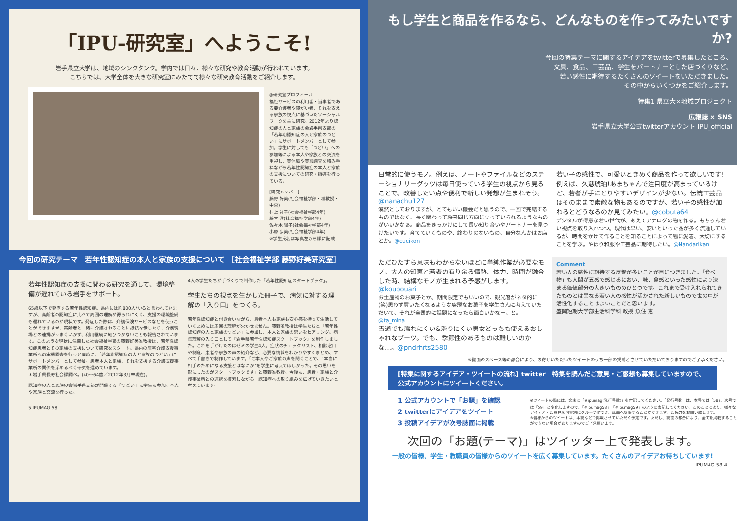「IPU-研究室」へようこそ!
岩手県立大学は、地域のシンクタンク。学内では日々、様々な研究や教育活動が行われています。
こちらでは、大学全体を大きな研究室にみたてて様々な研究教育活動をご紹介します。
◎研究室プロフィール
福祉サービスの利用者・当事者である要介護者や障がい者、それを支える家族の視点に基づいたソーシャルワークを主に研究。2012年より認知症の人と家族の会岩手県支部の「若年期認知症の人と家族のつどい」にサポートメンバーとして参加。学生に対しても「つどい」への参加等による本人や家族との交流を重視し、実体験や実態調査を積み重ねながら若年性認知症の本人と家族の支援についての研究・指導を行っている。
[研究メンバー]
藤野 好美(社会福祉学部・准教授・中央)
村上 祥子(社会福祉学部4年)
藤本 澪(社会福祉学部4年)
佐々木 陽子(社会福祉学部4年)
小原 歩美(社会福祉学部4年)
※学生氏名は写真左から順に記載
今回の研究テーマ　若年性認知症の本人と家族の支援について ［社会福祉学部 藤野好美研究室］
若年性認知症の支援に関わる研究を通して、環境整備が遅れている岩手をサポート。
65歳以下で発症する若年性認知症。県内には約800人*いると言われていますが、高齢者の認知症に比べて周囲の理解が得られにくく、支援の環境整備も遅れているのが現状です。発症した際は、介護保険サービスなどを使うことができますが、高齢者と一緒に介護されることに抵抗を示したり、介護現場との連携がうまくいかず、利用継続に結びつかないことも報告されています。このような現状に注目した社会福祉学部の藤野好美准教授は、若年性認知症患者とその家族の支援について研究をスタート。県内の居宅介護支援事業所への実態調査を行うと同時に、「若年期認知症の人と家族のつどい」にサポートメンバーとして参加。患者本人と家族、それを支援する介護支援事業所の関係を深めるべく研究を進めています。
＊岩手県長寿社会課調べ。(40〜64歳／2012年3月末現在)。
認知症の人と家族の会岩手県支部が開催する「つどい」に学生も参加。本人や家族と交流を行った。
4人の学生たちが手づくりで制作した「若年性認知症スタートブック」。
学生たちの視点を生かした冊子で、病気に対する理解の「入り口」をつくる。
若年性認知症と付き合いながら、患者本人も家族も安心感を持って生活していくためには周囲の理解が欠かせません。藤野准教授は学生たちと「若年性認知症の人と家族のつどい」に参加し、本人と家族の思いをヒアリング。病気理解の入り口として『岩手県若年性認知症スタートブック』を制作しました。これを手がけたのはゼミの学生4人。症状のチェックリスト、相談窓口や制度、患者や家族の声の紹介など、必要な情報をわかりやすくまとめ、すべて手書きで制作しています。「ご本人やご家族の声を聞くことで、“本当に相手のためになる支援とはなにか”を学生に考えてほしかった。その思いを形にしたのがスタートブックです」と藤野准教授。今後も、患者・家族と介護事業所との連携を模索しながら、認知症への取り組みを広げていきたいと考えています。
5 IPUMAG 58
もし学生と商品を作るなら、どんなものを作ってみたいですか?
今回の特集テーマに関するアイデアをtwitterで募集したところ、
文具、食品、工芸品、学生をパートナーとした店づくりなど、
若い感性に期待するたくさんのツイートをいただきました。
その中からいくつかをご紹介します。
特集1 県立大×地域プロジェクト
広報誌 × SNS
岩手県立大学公式twitterアカウント IPU_official
日常的に使うモノ。例えば、ノートやファイルなどのステーショナリーグッツは毎日使っている学生の視点から見ることで、改善したい点や便利で新しい発想が生まれそう。@nanachu127
漠然としておりますが、とてもいい機会だと思うので、一回で完結するものではなく、長く関わって将来同じ方向に立っていられるようなものがいいかなぁ。商品をきっかけにして長い知り合いやパートナーを見つけたいです。育てていくものや、終わりのないもの、自分なんかはお店とか。@cucikon
若い子の感性で、可愛いときめく商品を作って欲しいです!例えば、久慈琥珀!あまちゃんで注目度が高まっているけど、若者が手にとりやすいデザインが少ない。伝統工芸品はそのままで素敵な物もあるのですが、若い子の感性が加わるとどうなるのか見てみたい。@cobuta64
デジタルが得意な若い世代が、あえてアナログの物を作る。もちろん若い視点を取り入れつつ。現代は早い、安いといった品が多く流通しているが、時間をかけて作ることを知ることによって物に愛着、大切にすることを学ぶ。やはり和服や工芸品に期待したい。@Nandarikan
ただひたすら意味もわからないほどに単純作業が必要なモノ。大人の知恵と若者の有り余る情熱、体力、時間が融合した時、結構なモノが生まれる予感がします。@koubouari
お土産物のお菓子とか。期間限定でもいいので、観光客がネタ的に(笑)思わず買いたくなるような突飛なお菓子を学生さんに考えていただいて、それが全国的に話題になったら面白いかなー、と。@ta_mina
雪道でも濡れにくい&滑りにくい男女どっちも使えるおしゃれなブーツ。でも、季節性のあるものは難しいのかな…。@pndrhrts2580
Comment
若い人の感性に期待する反響が多いことが目につきました。「食べ物」も人間が五感で感じるにおい、味、食感といった感性により決まる価値部分の大きいもののひとつです。これまで受け入れられてきたものとは異なる若い人の感性が活かされた新しいもので世の中が活性化することはよいことだと思います。
盛岡短期大学部生活科学科 教授 魚住 恵
※誌面のスペース等の都合により、お寄せいただいたツイートのうち一部の掲載とさせていただいておりますのでご了承ください。
[特集に関するアイデア・ツイートの流れ] twitter　特集を読んだご意見・ご感想も募集していますので、公式アカウントにツイートください。
1 公式アカウントで「お題」を確認
2 twitterにアイデアをツイート
3 投稿アイデアが次号誌面に掲載
※ツイートの際には、文末に「#ipumag(発行号数)」を付記してください。「発行号数」は、本号では「58」、次号では「59」と変化しますので、「#ipumag58」「#ipumag59」のように表記してください。このことにより、様々なアイデア・ご意見を内容別にグループ化でき、誌面へ反映することができます。ご協力をお願い致します。
※皆様からのツイートは、本誌などで掲載させていただく予定です。ただし、誌面の都合により、全てを掲載することができない場合がありますのでご了承願います。
次回の「お題(テーマ)」はツイッター上で発表します。
一般の皆様、学生・教職員の皆様からのツイートを広く募集しています。たくさんのアイデアお待ちしています!
IPUMAG 58 4